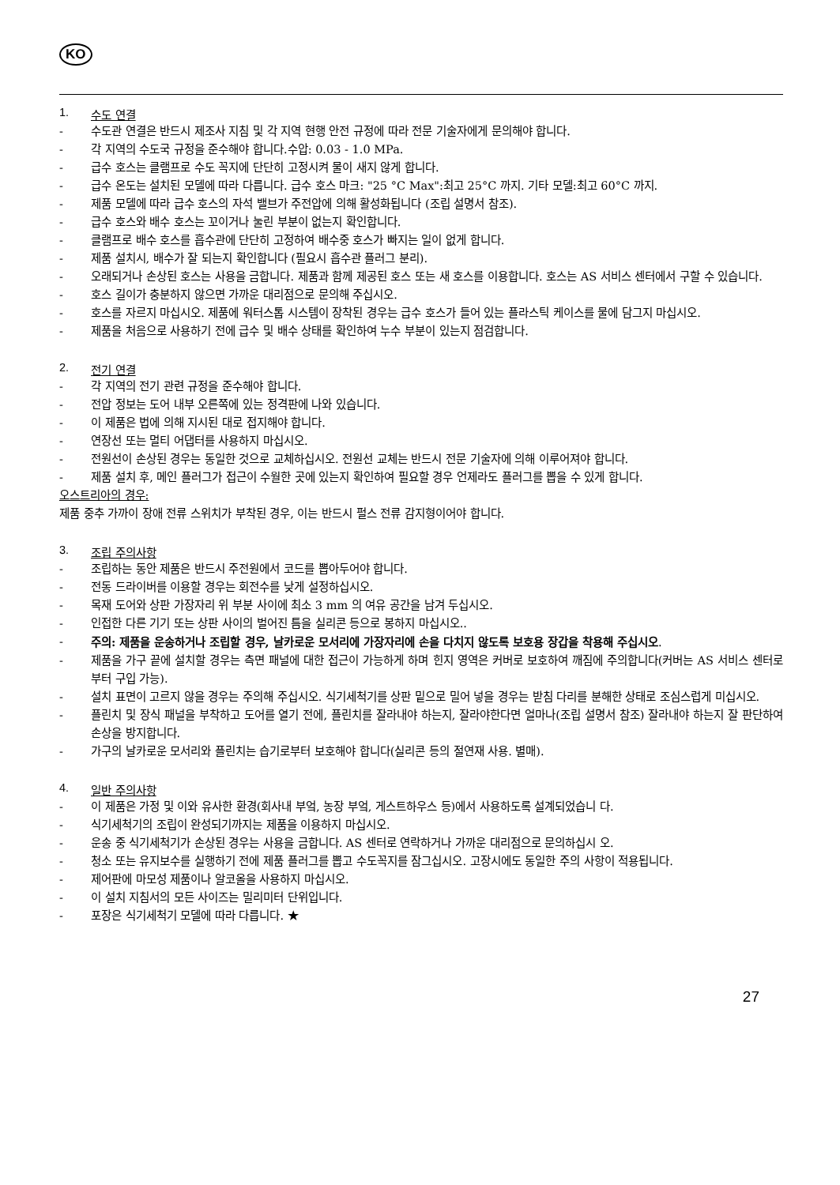KO
1. 수도 연결
- 수도관 연결은 반드시 제조사 지침 및 각 지역 현행 안전 규정에 따라 전문 기술자에게 문의해야 합니다.
- 각 지역의 수도국 규정을 준수해야 합니다.수압: 0.03 - 1.0 MPa.
- 급수 호스는 클램프로 수도 꼭지에 단단히 고정시켜 물이 새지 않게 합니다.
- 급수 온도는 설치된 모델에 따라 다릅니다. 급수 호스 마크: "25 °C Max":최고 25°C 까지. 기타 모델:최고 60°C 까지.
- 제품 모델에 따라 급수 호스의 자석 밸브가 주전압에 의해 활성화됩니다 (조립 설명서 참조).
- 급수 호스와 배수 호스는 꼬이거나 눌린 부분이 없는지 확인합니다.
- 클램프로 배수 호스를 흡수관에 단단히 고정하여 배수중 호스가 빠지는 일이 없게 합니다.
- 제품 설치시, 배수가 잘 되는지 확인합니다 (필요시 흡수관 플러그 분리).
- 오래되거나 손상된 호스는 사용을 금합니다. 제품과 함께 제공된 호스 또는 새 호스를 이용합니다. 호스는 AS 서비스 센터에서 구할 수 있습니다.
- 호스 길이가 충분하지 않으면 가까운 대리점으로 문의해 주십시오.
- 호스를 자르지 마십시오. 제품에 워터스톱 시스템이 장착된 경우는 급수 호스가 들어 있는 플라스틱 케이스를 물에 담그지 마십시오.
- 제품을 처음으로 사용하기 전에 급수 및 배수 상태를 확인하여 누수 부분이 있는지 점검합니다.
2. 전기 연결
- 각 지역의 전기 관련 규정을 준수해야 합니다.
- 전압 정보는 도어 내부 오른쪽에 있는 정격판에 나와 있습니다.
- 이 제품은 법에 의해 지시된 대로 접지해야 합니다.
- 연장선 또는 멀티 어댑터를 사용하지 마십시오.
- 전원선이 손상된 경우는 동일한 것으로 교체하십시오. 전원선 교체는 반드시 전문 기술자에 의해 이루어져야 합니다.
- 제품 설치 후, 메인 플러그가 접근이 수월한 곳에 있는지 확인하여 필요할 경우 언제라도 플러그를 뽑을 수 있게 합니다.
오스트리아의 경우:
제품 중추 가까이 장애 전류 스위치가 부착된 경우, 이는 반드시 펄스 전류 감지형이어야 합니다.
3. 조립 주의사항
- 조립하는 동안 제품은 반드시 주전원에서 코드를 뽑아두어야 합니다.
- 전동 드라이버를 이용할 경우는 회전수를 낮게 설정하십시오.
- 목재 도어와 상판 가장자리 위 부분 사이에 최소 3 mm 의 여유 공간을 남겨 두십시오.
- 인접한 다른 기기 또는 상판 사이의 벌어진 틈을 실리콘 등으로 봉하지 마십시오..
- 주의: 제품을 운송하거나 조립할 경우, 날카로운 모서리에 가장자리에 손을 다치지 않도록 보호용 장갑을 착용해 주십시오.
- 제품을 가구 끝에 설치할 경우는 측면 패널에 대한 접근이 가능하게 하며 힌지 영역은 커버로 보호하여 깨짐에 주의합니다(커버는 AS 서비스 센터로부터 구입 가능).
- 설치 표면이 고르지 않을 경우는 주의해 주십시오. 식기세척기를 상판 밑으로 밀어 넣을 경우는 받침 다리를 분해한 상태로 조심스럽게 미십시오.
- 플린치 및 장식 패널을 부착하고 도어를 열기 전에, 플린치를 잘라내야 하는지, 잘라야한다면 얼마나(조립 설명서 참조) 잘라내야 하는지 잘 판단하여 손상을 방지합니다.
- 가구의 날카로운 모서리와 플린치는 습기로부터 보호해야 합니다(실리콘 등의 절연재 사용. 별매).
4. 일반 주의사항
- 이 제품은 가정 및 이와 유사한 환경(회사내 부엌, 농장 부엌, 게스트하우스 등)에서 사용하도록 설계되었습니 다.
- 식기세척기의 조립이 완성되기까지는 제품을 이용하지 마십시오.
- 운송 중 식기세척기가 손상된 경우는 사용을 금합니다. AS 센터로 연락하거나 가까운 대리점으로 문의하십시 오.
- 청소 또는 유지보수를 실행하기 전에 제품 플러그를 뽑고 수도꼭지를 잠그십시오. 고장시에도 동일한 주의 사항이 적용됩니다.
- 제어판에 마모성 제품이나 알코올을 사용하지 마십시오.
- 이 설치 지침서의 모든 사이즈는 밀리미터 단위입니다.
- 포장은 식기세척기 모델에 따라 다릅니다. ★
27